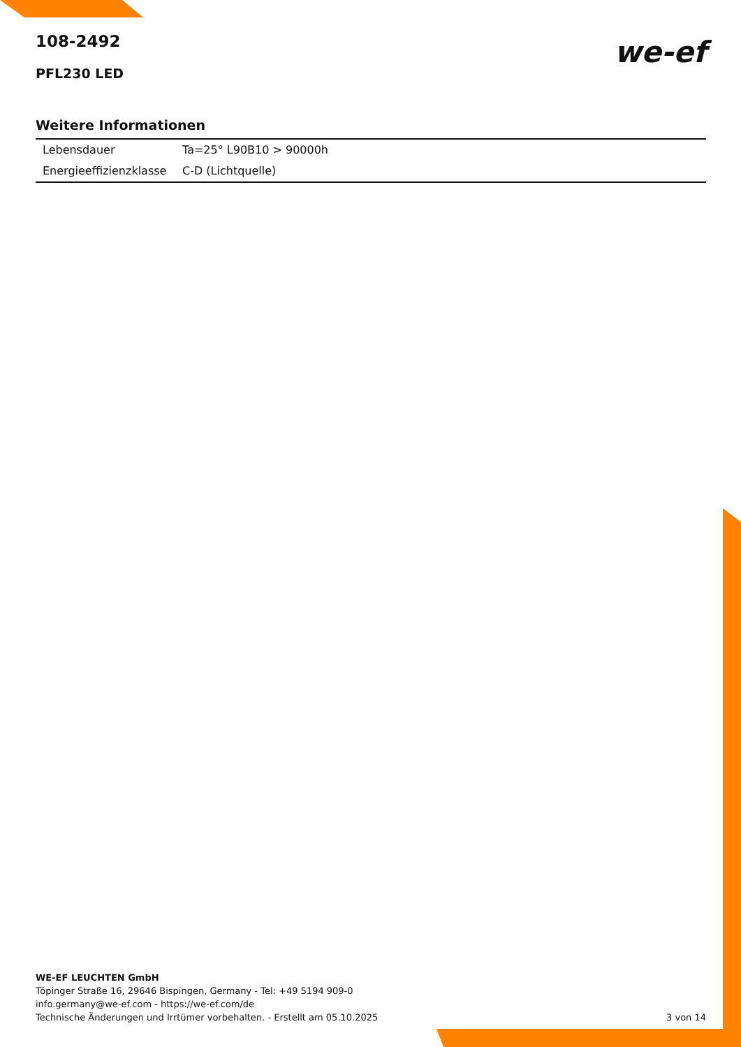108-2492
PFL230 LED
we-ef
Weitere Informationen
| Lebensdauer | Ta=25° L90B10 > 90000h |
| Energieeffizienzklasse | C-D (Lichtquelle) |
WE-EF LEUCHTEN GmbH
Töpinger Straße 16, 29646 Bispingen, Germany - Tel: +49 5194 909-0
info.germany@we-ef.com - https://we-ef.com/de
Technische Änderungen und Irrtümer vorbehalten. - Erstellt am 05.10.2025 3 von 14